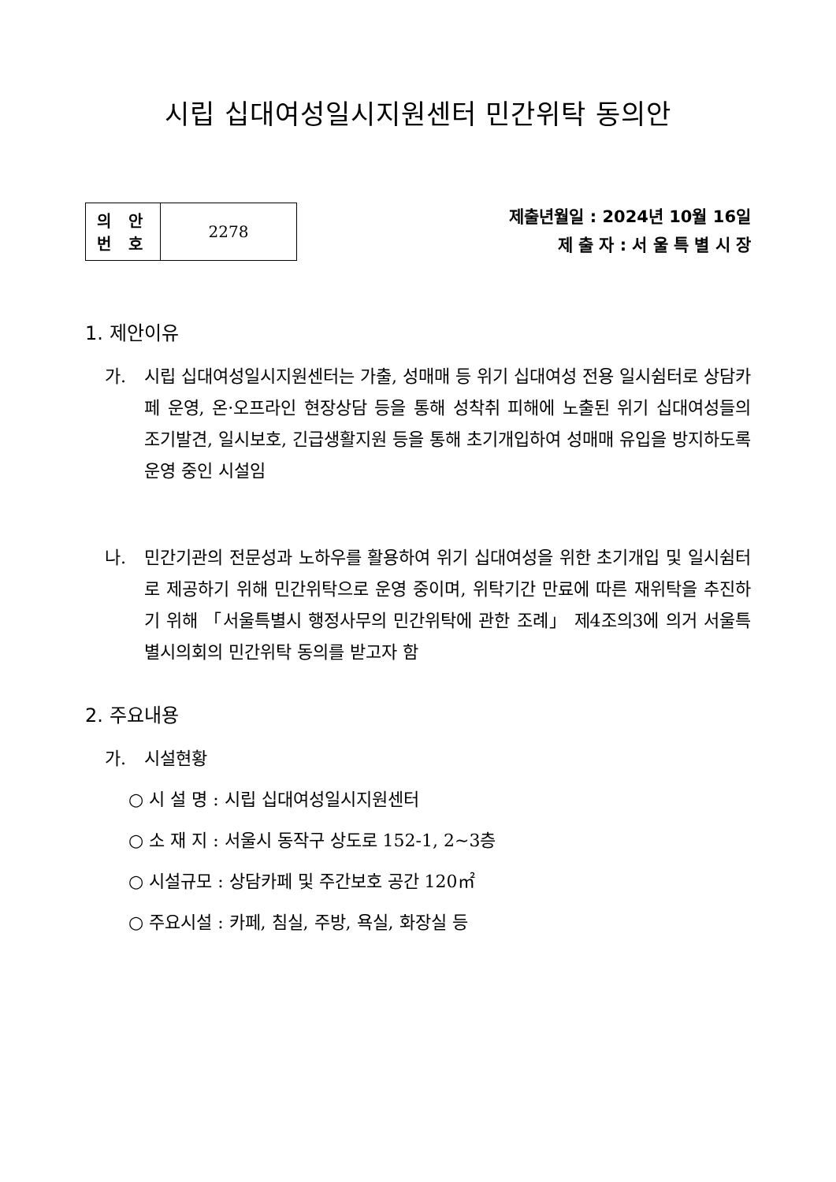시립 십대여성일시지원센터 민간위탁 동의안
| 의 안 번 호 | 2278 |
제출년월일 : 2024년 10월 16일
제 출 자 : 서 울 특 별 시 장
1. 제안이유
가. 시립 십대여성일시지원센터는 가출, 성매매 등 위기 십대여성 전용 일시쉼터로 상담카페 운영, 온·오프라인 현장상담 등을 통해 성착취 피해에 노출된 위기 십대여성들의 조기발견, 일시보호, 긴급생활지원 등을 통해 초기개입하여 성매매 유입을 방지하도록 운영 중인 시설임
나. 민간기관의 전문성과 노하우를 활용하여 위기 십대여성을 위한 초기개입 및 일시쉼터로 제공하기 위해 민간위탁으로 운영 중이며, 위탁기간 만료에 따른 재위탁을 추진하기 위해 「서울특별시 행정사무의 민간위탁에 관한 조례」 제4조의3에 의거 서울특별시의회의 민간위탁 동의를 받고자 함
2. 주요내용
가. 시설현황
○ 시 설 명 : 시립 십대여성일시지원센터
○ 소 재 지 : 서울시 동작구 상도로 152-1, 2~3층
○ 시설규모 : 상담카페 및 주간보호 공간 120㎡
○ 주요시설 : 카페, 침실, 주방, 욕실, 화장실 등